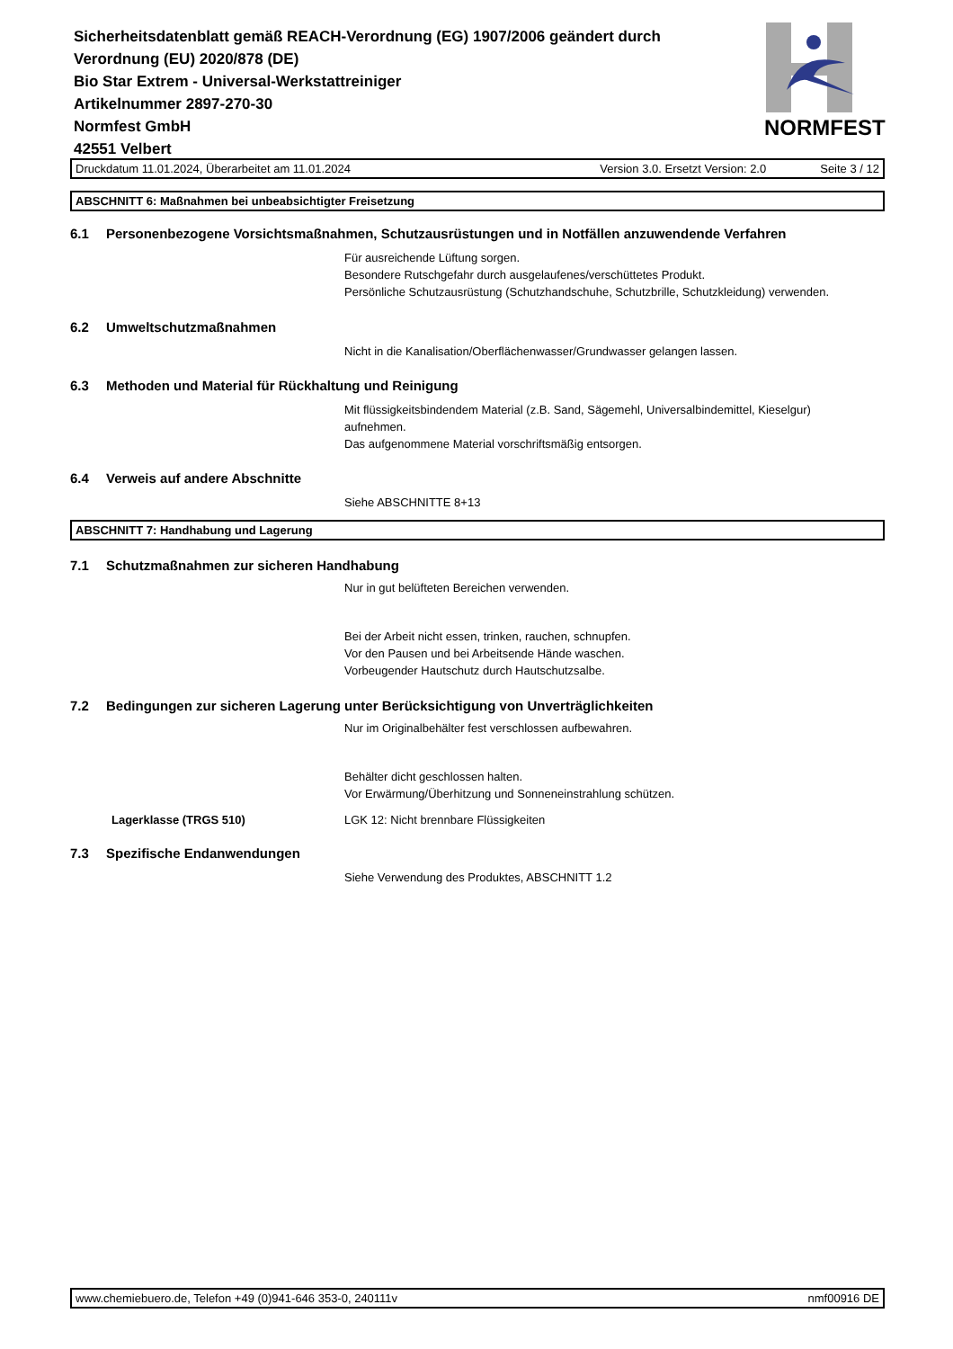Sicherheitsdatenblatt gemäß REACH-Verordnung (EG) 1907/2006 geändert durch Verordnung (EU) 2020/878 (DE)
Bio Star Extrem - Universal-Werkstattreiniger
Artikelnummer 2897-270-30
Normfest GmbH
42551 Velbert
NORMFEST
Druckdatum 11.01.2024, Überarbeitet am 11.01.2024 Version 3.0. Ersetzt Version: 2.0 Seite 3 / 12
ABSCHNITT 6: Maßnahmen bei unbeabsichtigter Freisetzung
6.1 Personenbezogene Vorsichtsmaßnahmen, Schutzausrüstungen und in Notfällen anzuwendende Verfahren
Für ausreichende Lüftung sorgen.
Besondere Rutschgefahr durch ausgelaufenes/verschüttetes Produkt.
Persönliche Schutzausrüstung (Schutzhandschuhe, Schutzbrille, Schutzkleidung) verwenden.
6.2 Umweltschutzmaßnahmen
Nicht in die Kanalisation/Oberflächenwasser/Grundwasser gelangen lassen.
6.3 Methoden und Material für Rückhaltung und Reinigung
Mit flüssigkeitsbindendem Material (z.B. Sand, Sägemehl, Universalbindemittel, Kieselgur)
aufnehmen.
Das aufgenommene Material vorschriftsmäßig entsorgen.
6.4 Verweis auf andere Abschnitte
Siehe ABSCHNITTE 8+13
ABSCHNITT 7: Handhabung und Lagerung
7.1 Schutzmaßnahmen zur sicheren Handhabung
Nur in gut belüfteten Bereichen verwenden.
Bei der Arbeit nicht essen, trinken, rauchen, schnupfen.
Vor den Pausen und bei Arbeitsende Hände waschen.
Vorbeugender Hautschutz durch Hautschutzsalbe.
7.2 Bedingungen zur sicheren Lagerung unter Berücksichtigung von Unverträglichkeiten
Nur im Originalbehälter fest verschlossen aufbewahren.
Behälter dicht geschlossen halten.
Vor Erwärmung/Überhitzung und Sonneneinstrahlung schützen.
Lagerklasse (TRGS 510)
LGK 12: Nicht brennbare Flüssigkeiten
7.3 Spezifische Endanwendungen
Siehe Verwendung des Produktes, ABSCHNITT 1.2
www.chemiebuero.de, Telefon +49 (0)941-646 353-0, 240111v nmf00916 DE